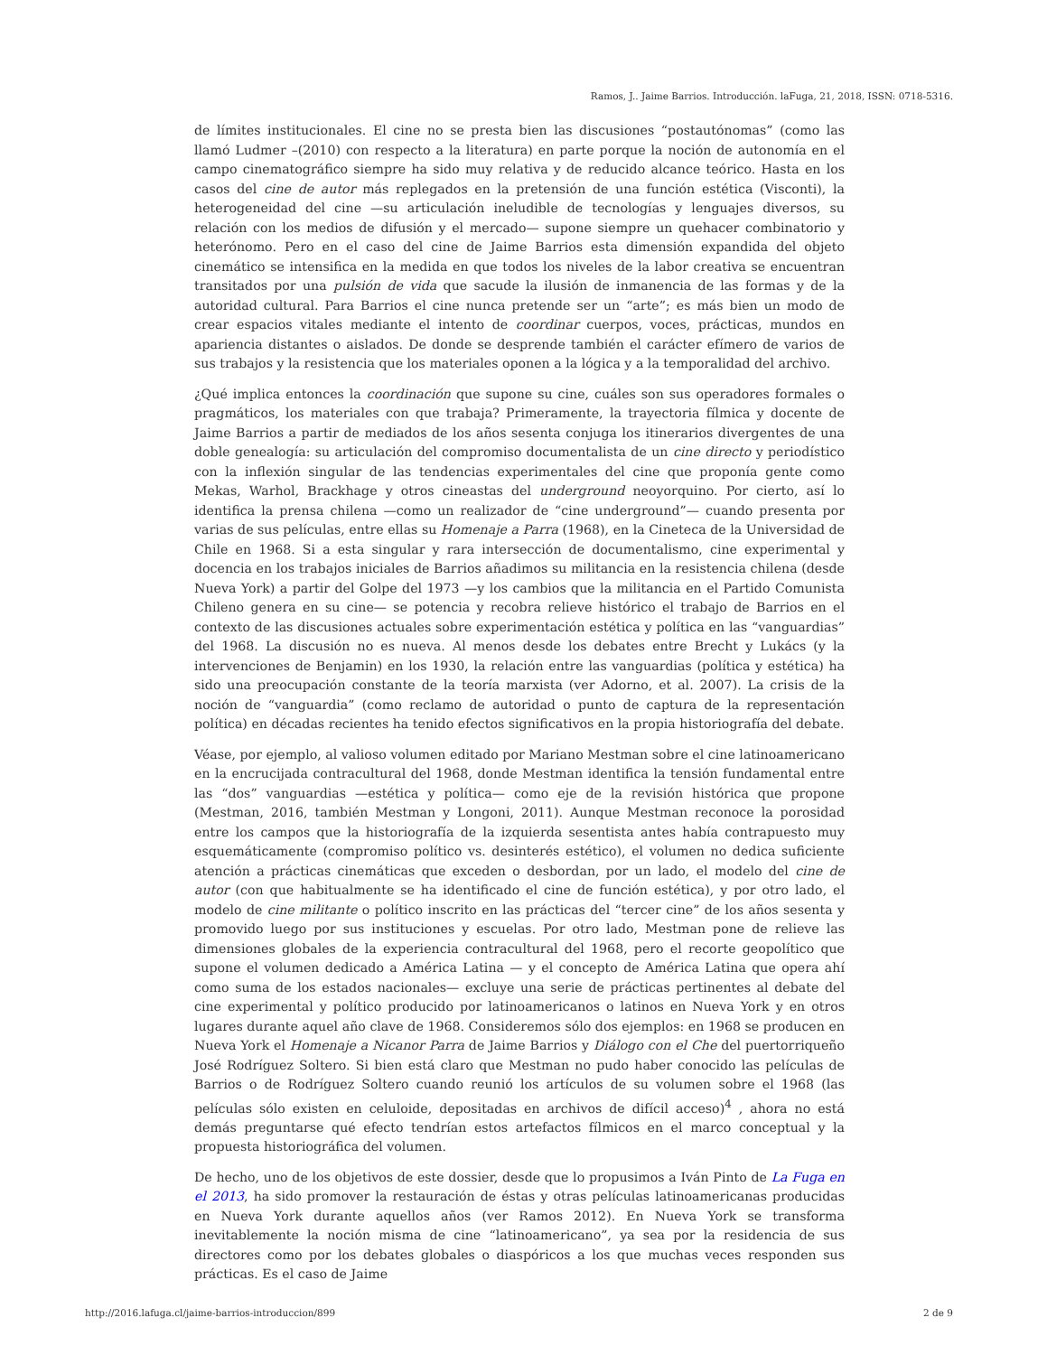Ramos, J.. Jaime Barrios. Introducción. laFuga, 21, 2018, ISSN: 0718-5316.
de límites institucionales. El cine no se presta bien las discusiones “postautónomas” (como las llamó Ludmer –(2010) con respecto a la literatura) en parte porque la noción de autonomía en el campo cinematográfico siempre ha sido muy relativa y de reducido alcance teórico. Hasta en los casos del cine de autor más replegados en la pretensión de una función estética (Visconti), la heterogeneidad del cine —su articulación ineludible de tecnologías y lenguajes diversos, su relación con los medios de difusión y el mercado— supone siempre un quehacer combinatorio y heterónomo. Pero en el caso del cine de Jaime Barrios esta dimensión expandida del objeto cinemático se intensifica en la medida en que todos los niveles de la labor creativa se encuentran transitados por una pulsión de vida que sacude la ilusión de inmanencia de las formas y de la autoridad cultural. Para Barrios el cine nunca pretende ser un “arte”; es más bien un modo de crear espacios vitales mediante el intento de coordinar cuerpos, voces, prácticas, mundos en apariencia distantes o aislados. De donde se desprende también el carácter efímero de varios de sus trabajos y la resistencia que los materiales oponen a la lógica y a la temporalidad del archivo.
¿Qué implica entonces la coordinación que supone su cine, cuáles son sus operadores formales o pragmáticos, los materiales con que trabaja? Primeramente, la trayectoria fílmica y docente de Jaime Barrios a partir de mediados de los años sesenta conjuga los itinerarios divergentes de una doble genealogía: su articulación del compromiso documentalista de un cine directo y periodístico con la inflexión singular de las tendencias experimentales del cine que proponía gente como Mekas, Warhol, Brackhage y otros cineastas del underground neoyorquino. Por cierto, así lo identifica la prensa chilena —como un realizador de “cine underground”— cuando presenta por varias de sus películas, entre ellas su Homenaje a Parra (1968), en la Cineteca de la Universidad de Chile en 1968. Si a esta singular y rara intersección de documentalismo, cine experimental y docencia en los trabajos iniciales de Barrios añadimos su militancia en la resistencia chilena (desde Nueva York) a partir del Golpe del 1973 —y los cambios que la militancia en el Partido Comunista Chileno genera en su cine— se potencia y recobra relieve histórico el trabajo de Barrios en el contexto de las discusiones actuales sobre experimentación estética y política en las “vanguardias” del 1968. La discusión no es nueva. Al menos desde los debates entre Brecht y Lukács (y la intervenciones de Benjamin) en los 1930, la relación entre las vanguardias (política y estética) ha sido una preocupación constante de la teoría marxista (ver Adorno, et al. 2007). La crisis de la noción de “vanguardia” (como reclamo de autoridad o punto de captura de la representación política) en décadas recientes ha tenido efectos significativos en la propia historiografía del debate.
Véase, por ejemplo, al valioso volumen editado por Mariano Mestman sobre el cine latinoamericano en la encrucijada contracultural del 1968, donde Mestman identifica la tensión fundamental entre las “dos” vanguardias —estética y política— como eje de la revisión histórica que propone (Mestman, 2016, también Mestman y Longoni, 2011). Aunque Mestman reconoce la porosidad entre los campos que la historiografía de la izquierda sesentista antes había contrapuesto muy esquemáticamente (compromiso político vs. desinterés estético), el volumen no dedica suficiente atención a prácticas cinemáticas que exceden o desbordan, por un lado, el modelo del cine de autor (con que habitualmente se ha identificado el cine de función estética), y por otro lado, el modelo de cine militante o político inscrito en las prácticas del “tercer cine” de los años sesenta y promovido luego por sus instituciones y escuelas. Por otro lado, Mestman pone de relieve las dimensiones globales de la experiencia contracultural del 1968, pero el recorte geopolítico que supone el volumen dedicado a América Latina — y el concepto de América Latina que opera ahí como suma de los estados nacionales— excluye una serie de prácticas pertinentes al debate del cine experimental y político producido por latinoamericanos o latinos en Nueva York y en otros lugares durante aquel año clave de 1968. Consideremos sólo dos ejemplos: en 1968 se producen en Nueva York el Homenaje a Nicanor Parra de Jaime Barrios y Diálogo con el Che del puertorriqueño José Rodríguez Soltero. Si bien está claro que Mestman no pudo haber conocido las películas de Barrios o de Rodríguez Soltero cuando reunió los artículos de su volumen sobre el 1968 (las películas sólo existen en celuloide, depositadas en archivos de difícil acceso)<sup>4</sup> , ahora no está demás preguntarse qué efecto tendrían estos artefactos fílmicos en el marco conceptual y la propuesta historiográfica del volumen.
De hecho, uno de los objetivos de este dossier, desde que lo propusimos a Iván Pinto de La Fuga en el 2013, ha sido promover la restauración de éstas y otras películas latinoamericanas producidas en Nueva York durante aquellos años (ver Ramos 2012). En Nueva York se transforma inevitablemente la noción misma de cine “latinoamericano”, ya sea por la residencia de sus directores como por los debates globales o diaspóricos a los que muchas veces responden sus prácticas. Es el caso de Jaime
http://2016.lafuga.cl/jaime-barrios-introduccion/899
2 de 9